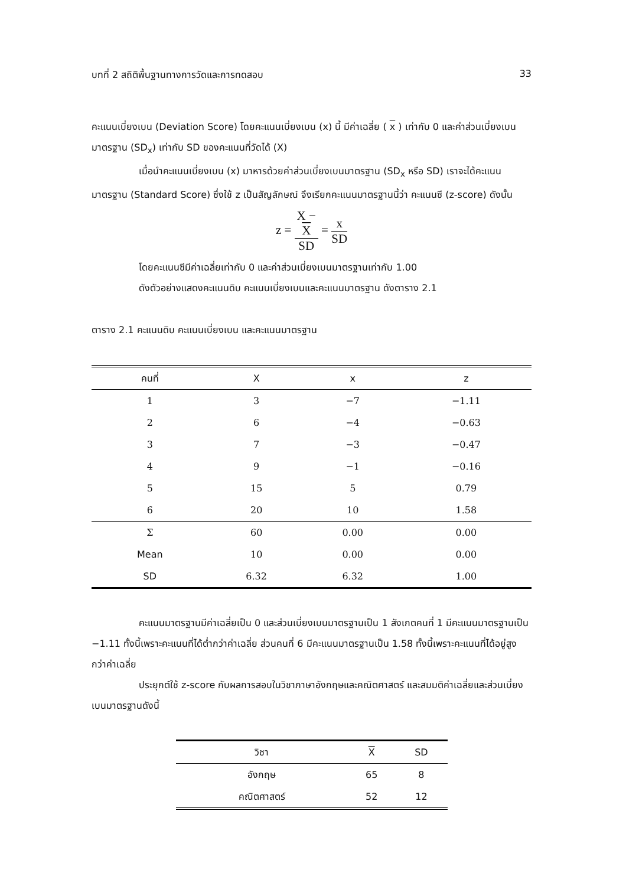บทที่ 2 สถิติพื้นฐานทางการวัดและการทดสอบ 33
คะแนนเบี่ยงเบน (Deviation Score) โดยคะแนนเบี่ยงเบน (x) นี้ มีค่าเฉลี่ย ( x ) เท่ากับ 0 และค่าส่วนเบี่ยงเบนมาตรฐาน (SD<sub>x</sub>) เท่ากับ SD ของคะแนนที่วัดได้ (X)
เมื่อนำคะแนนเบี่ยงเบน (x) มาหารด้วยค่าส่วนเบี่ยงเบนมาตรฐาน (SD<sub>x</sub> หรือ SD) เราจะได้คะแนนมาตรฐาน (Standard Score) ซึ่งใช้ z เป็นสัญลักษณ์ จึงเรียกคะแนนมาตรฐานนี้ว่า คะแนนซี (z-score) ดังนั้น
z = X −
X SD = x SD
โดยคะแนนซีมีค่าเฉลี่ยเท่ากับ 0 และค่าส่วนเบี่ยงเบนมาตรฐานเท่ากับ 1.00
ดังตัวอย่างแสดงคะแนนดิบ คะแนนเบี่ยงเบนและคะแนนมาตรฐาน ดังตาราง 2.1
ตาราง 2.1 คะแนนดิบ คะแนนเบี่ยงเบน และคะแนนมาตรฐาน
| คนที่ | X | x | z |
| --- | --- | --- | --- |
| 1 | 3 | −7 | −1.11 |
| 2 | 6 | −4 | −0.63 |
| 3 | 7 | −3 | −0.47 |
| 4 | 9 | −1 | −0.16 |
| 5 | 15 | 5 | 0.79 |
| 6 | 20 | 10 | 1.58 |
| Σ | 60 | 0.00 | 0.00 |
| Mean | 10 | 0.00 | 0.00 |
| SD | 6.32 | 6.32 | 1.00 |
คะแนนมาตรฐานมีค่าเฉลี่ยเป็น 0 และส่วนเบี่ยงเบนมาตรฐานเป็น 1 สังเกตคนที่ 1 มีคะแนนมาตรฐานเป็น −1.11 ทั้งนี้เพราะคะแนนที่ได้ต่ำกว่าค่าเฉลี่ย ส่วนคนที่ 6 มีคะแนนมาตรฐานเป็น 1.58 ทั้งนี้เพราะคะแนนที่ได้อยู่สูงกว่าค่าเฉลี่ย
ประยุกต์ใช้ z-score กับผลการสอบในวิชาภาษาอังกฤษและคณิตศาสตร์ และสมมติค่าเฉลี่ยและส่วนเบี่ยงเบนมาตรฐานดังนี้
| วิชา | X | SD |
| --- | --- | --- |
| อังกฤษ | 65 | 8 |
| คณิตศาสตร์ | 52 | 12 |